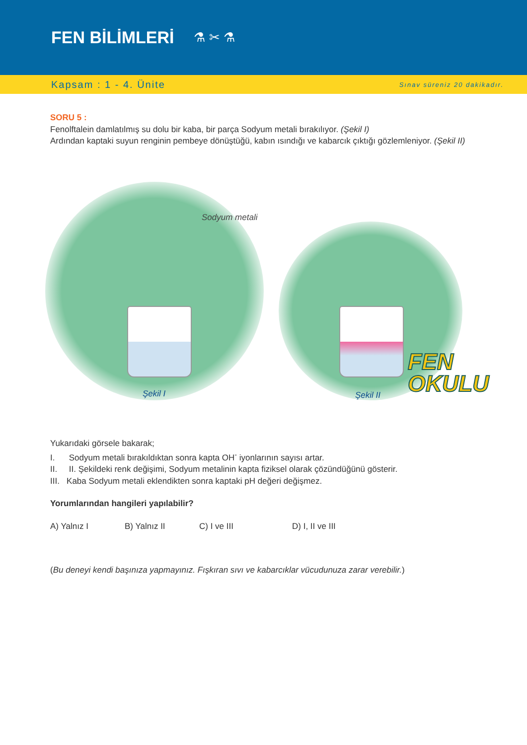FEN BİLİMLERİ
⚗ ✂ ⚗
Kapsam : 1 - 4. Ünite Sınav süreniz 20 dakikadır.
SORU 5 :
Fenolftalein damlatılmış su dolu bir kaba, bir parça Sodyum metali bırakılıyor. (Şekil I)
Ardından kaptaki suyun renginin pembeye dönüştüğü, kabın ısındığı ve kabarcık çıktığı gözlemleniyor. (Şekil II)
Sodyum metali
Şekil I Şekil II
FEN
OKULU
Yukarıdaki görsele bakarak;
I. Sodyum metali bırakıldıktan sonra kapta OH<sup>-</sup> iyonlarının sayısı artar.
II. II. Şekildeki renk değişimi, Sodyum metalinin kapta fiziksel olarak çözündüğünü gösterir.
III. Kaba Sodyum metali eklendikten sonra kaptaki pH değeri değişmez.
Yorumlarından hangileri yapılabilir?
A) Yalnız I B) Yalnız II C) I ve III D) I, II ve III
(Bu deneyi kendi başınıza yapmayınız. Fışkıran sıvı ve kabarcıklar vücudunuza zarar verebilir.)